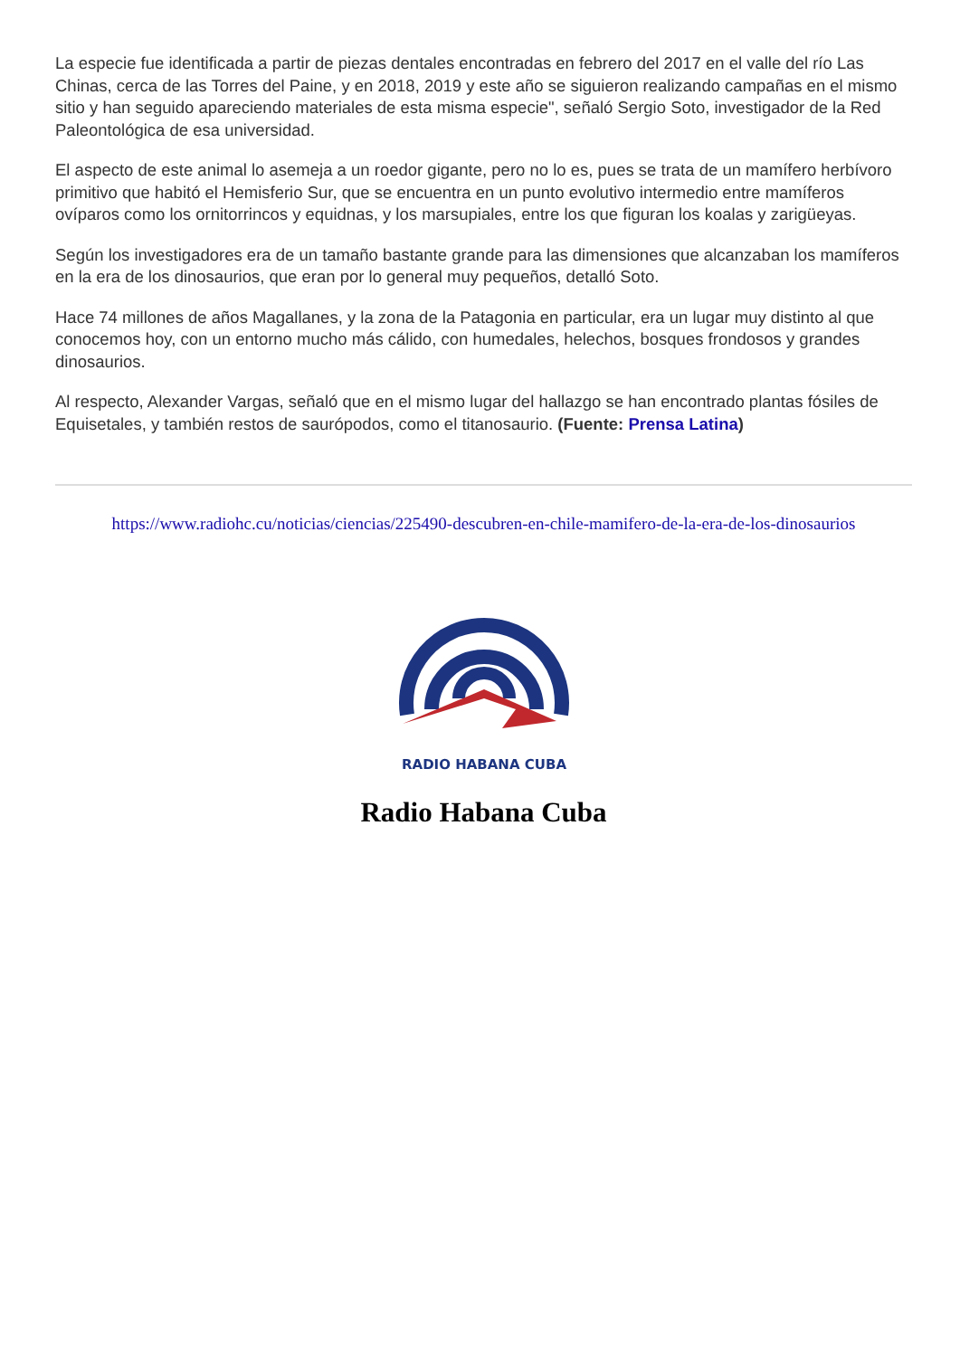La especie fue identificada a partir de piezas dentales encontradas en febrero del 2017 en el valle del río Las Chinas, cerca de las Torres del Paine, y en 2018, 2019 y este año se siguieron realizando campañas en el mismo sitio y han seguido apareciendo materiales de esta misma especie", señaló Sergio Soto, investigador de la Red Paleontológica de esa universidad.
El aspecto de este animal lo asemeja a un roedor gigante, pero no lo es, pues se trata de un mamífero herbívoro primitivo que habitó el Hemisferio Sur, que se encuentra en un punto evolutivo intermedio entre mamíferos ovíparos como los ornitorrincos y equidnas, y los marsupiales, entre los que figuran los koalas y zarigüeyas.
Según los investigadores era de un tamaño bastante grande para las dimensiones que alcanzaban los mamíferos en la era de los dinosaurios, que eran por lo general muy pequeños, detalló Soto.
Hace 74 millones de años Magallanes, y la zona de la Patagonia en particular, era un lugar muy distinto al que conocemos hoy, con un entorno mucho más cálido, con humedales, helechos, bosques frondosos y grandes dinosaurios.
Al respecto, Alexander Vargas, señaló que en el mismo lugar del hallazgo se han encontrado plantas fósiles de Equisetales, y también restos de saurópodos, como el titanosaurio. (Fuente: Prensa Latina)
https://www.radiohc.cu/noticias/ciencias/225490-descubren-en-chile-mamifero-de-la-era-de-los-dinosaurios
RADIO HABANA CUBA
Radio Habana Cuba